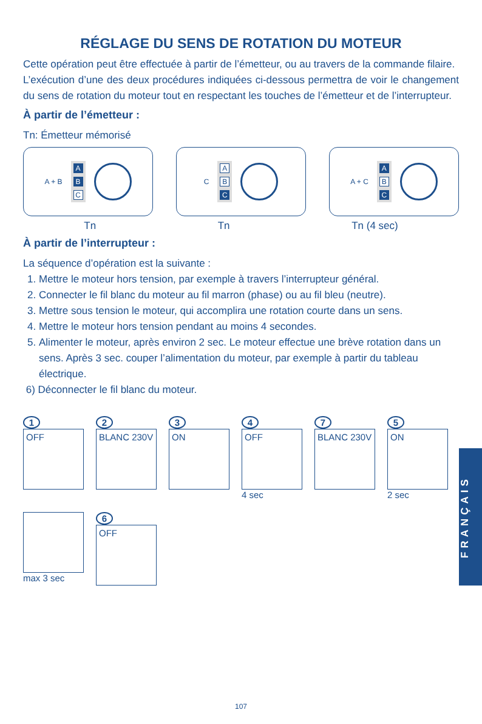RÉGLAGE DU SENS DE ROTATION DU MOTEUR
Cette opération peut être effectuée à partir de l’émetteur, ou au travers de la commande filaire.
L’exécution d’une des deux procédures indiquées ci-dessous permettra de voir le changement du sens de rotation du moteur tout en respectant les touches de l’émetteur et de l’interrupteur.
À partir de l’émetteur :
Tn: Émetteur mémorisé
A + B
A
B
C
C
A
B
C
A + C
A
B
C
Tn Tn Tn (4 sec)
À partir de l’interrupteur :
La séquence d’opération est la suivante :
1. Mettre le moteur hors tension, par exemple à travers l’interrupteur général.
2. Connecter le fil blanc du moteur au fil marron (phase) ou au fil bleu (neutre).
3. Mettre sous tension le moteur, qui accomplira une rotation courte dans un sens.
4. Mettre le moteur hors tension pendant au moins 4 secondes.
5. Alimenter le moteur, après environ 2 sec. Le moteur effectue une brève rotation dans un sens. Après 3 sec. couper l’alimentation du moteur, par exemple à partir du tableau électrique.
6) Déconnecter le fil blanc du moteur.
1
OFF
2
BLANC 230V
3
ON
4
OFF
4 sec
7
BLANC 230V
5
ON
2 sec
max 3 sec
6
OFF
FRANÇAIS
107